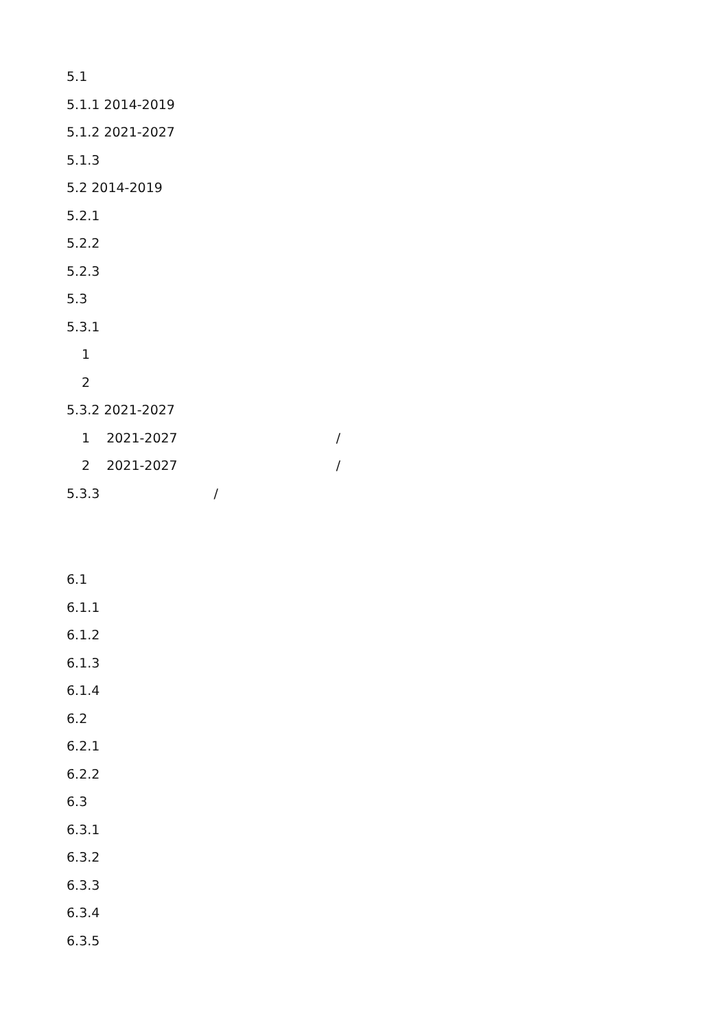5.1
5.1.1 2014-2019
5.1.2 2021-2027
5.1.3
5.2 2014-2019
5.2.1
5.2.2
5.2.3
5.3
5.3.1
1
2
5.3.2 2021-2027
1 2021-2027 /
2 2021-2027 /
5.3.3 /
6.1
6.1.1
6.1.2
6.1.3
6.1.4
6.2
6.2.1
6.2.2
6.3
6.3.1
6.3.2
6.3.3
6.3.4
6.3.5